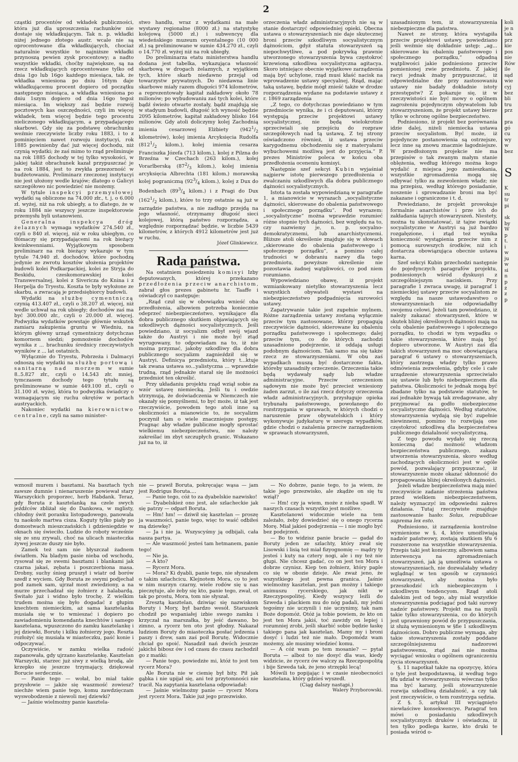2
cząstki procentów od wkładek publiczności, która już dla uproszczenia rachunków nie dostaje się wkładkującym. Tak n. p. wkładki niżej jednego złotego austr. wcale nie są oprocentowane dla wkładkujących, chociaż naturalnie wszystkie te najniższe wkładki przynoszą pewien zysk procentowy; a nadto wszystkie wkładki, choćby największe, są na rzecz wkładkujących oprocentowane tylko od dnia 1go lub 16go każdego miesiąca, tak. że wkładka wniesiona po dniu 16tym daje wkładkującemu procent dopiero od początku następnego miesiąca, a wkładka wniesiona po dniu 1szym dopiero od dnia 16go tegoż miesiąca. Im większy zaś będzie rozwój pocztowych kas oszczędności, czyli im więcej wkładek, tem więcej będzie tego procentu nieliczonego wkładkującym, a przypadającego skarbowi. Gdy się za podstawę obrachunku weźmie rzeczywiste liczby roku 1883, i to z pominięciem nawet rozwoju instytucyi, rok 1885 powinienby dać już więcej dochodu, niż czynią wydatki; że zaś mimo to rząd preliminuje na rok 1885 dochody w tej tylko wysokości, w jakiej takiż obrachunek kazał przypuszczać je na rok 1884, jest to zwykła przezorność w budżetowaniu. Preliminarz rzeczonej instytucyi nie jest ułożony wedle krajów; dlatego o Galicyi szczegółowo nic powiedzieć nie możemy.
W tytule inspekcyi przemysłowej wydatki są obliczone na 74.000 złr., t. j. o 6.000 zł. wyżej, niż na rok ubiegły, a to dlatego, że w roku 1884 nie wszyscy jeszcze inspektorowie przemysłu byli ustanowieni.
Generalna inspekcya dróg żelaznych wymaga wydatków 274.540 zł., czyli o 840 zł. więcej, niż w roku ubiegłym, co tłómaczy się przypadającemi na rok bieżący kwinkwenniami. Wyjątkowym sposobem preliminarz na rok bieżący wykazuje w tym tytule 74.940 zł. dochodów, które pochodzą jedynie ze zwrotu kosztów ułożenia projektów budowli kolei Podkarpackiej, kolei ze Stryja do Beskidu, czeskomorawskiej kolei Transwersalnej, kolei z Sivericza do Knina i z Herpelja do Tryestu. Koszta te były wyłożone ze skarbu, a zwracają je przedsiębiorcy budowli.
Wydatki na służbę cymentniczą czynią 413.407 zł., czyli o 38.207 zł. więcej, niż wedle uchwał na rok ubiegły; dochodów zaś ma być 300.000 złr., czyli o 20.000 zł. więcej. Podwyżka wydatków powstaje głównie wskutek zamiaru zakupienia gruntu w Wiedniu, na którym główny urząd cymentniczy dotychczas komornem siedzi; pomnożenie dochodów wynika z ... brachunku średnicy rzeczywistych wyników z ... lat ostatnich.
Wyłącznie do Tryestu, Pobrzeża i Dalmacyi odnoszą się wydatki na służbę portową i sanitarną nad morzem w sumie 8..5.827 złr., czyli o 14.543 złr. mniej, tymczasem dochody tego tytułu są preliminowane w sumie 449.100 zł., czyli o 31.100 zł. wyżej, która to podwyżka świadczy o wzmagającym się ruchu okrętów w portach austryackich.
Nakoniec wydatki na kierownictwo centralne, czyli na samo minister-
stwo handlu, wraz z wydatkami na małe wystawy regionalne (8000 zł.) na statystykę kolejową (5000 zł.) i subwencyę dla wiedeńskiego muzeum oryentalnego (10 000 zł.) są preliminowane w sumie 434.270 zł., czyli o 14.770 zł. wyżej niż na rok ubiegły.
Do preliminarza etatu ministerstwa handlu dodana jest tabelka, wykazująca własność skarbową w drogach żelaznych, z wyjątkiem tych, które skarb niedawno przejął od towarzystw prywatnych. Do niedawna linie skarbowe miały razem długości 974 kilometrów, a reprezentowały kapitał zakładowy około 78 milionów; po wybudowaniu zaś tych kolei, które bądź świeżo otwarte zostały, bądź znajdują się w stadyum budowli, długość ich wynosić będzie 2095 kilometrów, kapitał zakładowy blisko 164 milionów. Gdy atoli doliczymy kolej Zachodnią imienia cesarzowej Elżbiety (9421/2 kilometrów), kolej imienia Arcyksięcia Rudolfa (8121/2 kilom.), kolej imienia cesarza Franciszka Józefa (713 kilom.), kolej z Pilzna do Brzeźna w Czechach (263 kilom.), kolej Vorarlberską (872/3 kilom.), kolej imienia arcyksięcia Albrechta (181 kilom.) morawską kolej pograniczną (923/4 kilom.), kolej z Dux do Bodenbach (893/4 kilom.) i z Pragi do Dux (1621/2 kilom.), które to trzy ostatnie są już w zarządzie państwa, a nie zadługo przejdą na jego własność, otrzymamy długość sieci kolejowej, którą państwo rozporządza, a względnie rozporządzać będzie, w liczbie 5439 kilometrów, z których 4912 kilometrów jest już w ruchu.
Józef Glinkiewicz.
Rada państwa.
Na ostatniem posiedzeniu komisyi Izby deputowanych, której przekazano przedłożenia przeciw anarchistom, zabrał głos prezes gabinetu hr. Taaffe i oświadczył co następuje:
„Rząd czuł się w obowiązku wnieść oba przedłożenia, albowiem potrzeba koniecznie odeprzeć niebezpieczeństwo, wynikające dla dobra publicznego skutkiem objawiających się szkodliwych dążności socyalistycznych. Jeśli powiedziano, iż socyalizm odbył swój wjazd także do Austryi i nie może być ztąd wyrugowany, to odpowiadam na to, iż nie można przyznać, jakoby szkodliwy dla dobra publicznego socyalizm zagnieździł się w Austryi. Definicya przedmiotu, który t...ktuje tak zwana ustawa so...yalistyczna ... wprawdzie trudną, rząd jednakże starał się ile możności przedmiot ten określić.
Przy układaniu projektu rząd wziął sobie za wzór ustawę niemiecką. Jeśli tu i owdzie utrzymują, że doświadczenia w Niemczech nie okazały się pomyślnemi, to być może, iż tak jest rzeczywiście, powodem tego atoli inne są okoliczności a mianowicie to, że socyalizm poczynił tam o wiele znaczniejsze postępy. Pragnąc aby władze publiczne mogły sprostać wielkiemu niebezpieczeństwu, nie należy zakreślać im zbyt szczupłych granic. Wskazano już na to, iż
orzeczenia władz administracyjnych nie są w stanie dostarczyć odpowiedniej opieki. Obecna ustawa o stowarzyszeniach nie daje skutecznej broni przeciw szkodliwym socyalistycznym dążnościom, gdyż statuta stowarzyszeń są niepochwytliwe, a pod pokrywką prawnie utworzonego stowarzyszenia bywa częstokroć krzewioną szkodliwa socyalistyczna agitacya. Skoro istniejące obecnie wyjątkowe zarządzenia mają być uchylone, rząd musi kłaść nacisk na wprowadzenie ustawy specyalnej. Rząd, mając taką ustawę, będzie mógł znieść także w drodze rozporządzenia wydane na podstawie ustawy z r. 1869 zarządzenia
„Z tego, co dotychczas powiedziano w tym przedmiocie wynika, że i ci deputowani, którzy występują przeciw projektowi ustawy socyalistycznej, nie będą wielokrotnie sprzeciwiali się przejściu do rozpraw szczegółowych nad tą ustawą. Z tej strony oświadczono również, iż ustawa przeciw karygodnemu obchodzeniu się z materyałami wybuchowemi możliwą jest do przyjęcia.“ P. prezes Ministrów poleca w końcu oba przedłożenia oceneniu komisyi.
Następnie szef sekcyi Kubin wyjaśniał najpierw istotę pierwszego przedłożenia o zwalczaniu szkodliwych dla dobra publicznego dążności socyalistycznych.
Istota ta została wypowiedzianą w paragrafie 1, a mianowicie w wyrazach „socyalistyczne dążności, skierowane do obalenia państwowego i społecznego porządku“. Pod wyrazem: „socyalistyczne“ można wprawdzie rozumieć różne stopnie tych dążności, bez względu na to, czy nazwiemy je, n. p. socyalno-demokratycznemi, lub anarchistycznemi. Bliższe atoli określenie znajduje się w słowach „skierowane do obalenia państwowego i społecznego porządku“, a pomimo całej trudności w dobraniu nazwy dla tego przedmiotu, powyższe określenie nie pozostawia żadnej wątpliwości, co pod niem rozumiano.
Wypowiedziano obawę, iż projekt wzmiankowany nietylko stowarzyszenia lecz wszystkich obywateli wystawi na niebezpieczeństwo podpadnięcia surowości ustawy.
Zapatrywanie takie jest zupełnie mylnem. Różne zarządzenia ustawy zostaną wyłącznie przeciw tym zastosowane, którzy propagują rzeczywiście dążności, skierowane ku obaleniu porządku państwowego i społecznego; dalej przeciw tym, co do których zachodzi uzasadnione podejrzenie, iż oddają usługi podobnym dążnościom. Tak samo ma się także rzecz ze stowarzyszeniami. W obu zaś wypadkach muszą być dostarczone fakta, któreby uzasadniły orzeczenie. Orzeczenia takie będą wydawały sądy lub władze administracyjne. Przeciw orzeczeniom sądowym nie może być przecież wniesiony żaden zarzut, o ile zaś rzecz dotyczy orzeczenia władz administracyjnych, przysługuje opieka trybunału państwowego, powołanego do rozstrzygania w sprawach, w których chodzi o naruszenie praw obywatelskich i który wykonywuje judykaturę w szeregu wypadków, gdzie chodzi o zażalenia przeciw zarządzeniom w sprawach stowarzyszeń,
wznosił murem i basztami. Na basztach tych zawsze dumnie i nienaruszenie powiewał stary Warszyckich proporzec, herb Habdank. Teraz, gdy Boruta z kasztelanką na czele swych jeźdźców zbliżał się do Dankowa, w mglisty, chłodny świt poranku listopadowego, panowała tu naokoło martwa cisza. Koguty tylko piały po domostwach mieszczańskich i gdzieniegdzie w oknach się świeciło. Ludzie do roboty wcześnie się ze snu zrywali, choć na ulicach miasteczka żywej jeszcze duszy nie było.
Zamek też sam nie błyszczał żadnem światłem. Na bladym pasie nieba od wschodu, rysował się ze swemi basztami i blankami jak czarna jakaś, zębata i poszczerbiona masa. Drobny, suchy śnieg pruszył i wiatr od borów szedł z wyciem. Gdy Boruta ze swymi podjechał pod zamek sam, ujrzał most zwiedziony, a na murze przechadzał się żołnierz z halabardą. Świtało już i widno było trochę. Z wielkim trudem można się było dogadać z głupim knechtem niemieckim, aż sama kasztelanka musiała się w to wmieszać i dopiero po zawiadomieniu komendanta knechtów i samego kasztelana, wpuszczono do zamku kasztelankę i jej dziewki, Borutę i kilku żołnierzy jego. Reszta rozłożyć się musiała w miasteczku, paść konie i odpoczywać.
Oczywiście, w zamku wielka radość zapanowała, gdy ujrzano kasztelankę. Kasztelan Warszycki, starzec już siwy z wielką brodą, ale krzepko się jeszcze trzymający, dziękował Borucie serdecznie.
— Panie tego — wołał, bo miał takie przysłowie — jakże się waszmość zowiesz? niechże wiem panie tego, komu zawdzięczam wyswobodzenie z niewoli mej dziewki?
— Jaśnie wielmożny panie kasztela-
nie — prawił Boruta, pokręcając wąsa — jam jest Rodrigus Boruta....
— Panie tego, cóż to za dyabelskie nazwisko!
— Dyabelskież ono jest, ale szlacheckie jak się patrzy — odparł Boruta.
— Hm! hm! — dziwił się kasztelan — proszę ja waszmości, panie tego, więc to waść odbiłeś mą dziewkę?
— Ja i nie ja. Wszyscyśmy ją odbijali, cała nasza partya.
— Ale waszmość jesteś tam hetmanem, panie tego!
— Nie ja.
— A kto?
— Rycerz Mora.
— Mora? Ki dyabli, panie tego, nie słyszałem o takim szlachcicu. Klejnotem Mora, co to jest w nim murzyn czarny, wiele rodów się u nas pieczętuje, ale żeby się kto, panie tego, zwał, ot tak po prostu, Mora, tom nie słyszał.
Zresztą kasztelan, dziwiąc się nazwiskom Boruty i Mory, był bardzo wesół. Staruszek chodził po wspaniałej izbie swego zamku i krzyczał na marszałka, by jeść dawano, bo zimno, a rycerz ten oto jest głodny. Nakazał ludziom Boruty do miasteczka posłać jedzenia i paszy i drew, sam zaś poił Borutę. Widocznie chciał go spoić. Nasadził nań dwóch jeszcze jakichś bibosz ów i od czasu do czasu zachodził go z mańki:
— Panie tego, powiedzże mi, któż to jest ten rycerz Mora?
Ale Boruta nie w ciemię był bity. Pił jak gąbka i nie upijał się, ani też przytomności nie tracił. Na zapytania kasztelana odpowiadał:
— Jaśnie wielmożny panie — rycerz Mora jest rycerz Mora. Takie już jego przezwisko.
— No dobrze, panie tego, to ja wiem, że takie jego przezwisko, ale zkądże on się tu wziął?
— Hm! czy ja wiem, może z nieba spadł. W naszych czasach wszystko jest możliwe.
Kasztelanowi widocznie wiele na tem zależało, żeby dowiedzieć się o onego rycerza Morę. Miał jakieś podejrzenia — i nie mogło być bez podejrzeń.
— Bo to widzisz panie bracie — gadał do Boruty jeden ze szlachty, który zwał się Lisowski i lisią też miał fizyognomię — mądry ty jesteś i kuty na cztery nogi, ale i my też nie głupi. Nie chcesz gadać, co on jest ten Mora i dobrze czynisz. Kiep ten żołnierz, który paple co się w obozie dzieje. Ale zważ jeno, że wszystkiego jest pewna granica. Jaśnie wielmożny kasztelan, jest pan możny i takiego animuszu rycerskiego, jak nikt w Rzeczypospolitej. Kiedy wszyscy leźli do Szweda i plackiem mu do nóg padali, my jedni tegośmy nie uczynili i nie uczynimy, tak nam Boże dopomóż. Otóż ja tobie powiem, że kto on jest ten Mora jakiś, toć zawżdy on lepiej i rozumniej zrobi, jeśli skarbić sobie będzie łaskę takiego pana jak kasztelan. Mamy my i broni dosyć i ludzi też nie mało. Dopomódz wam możemy, ale musimy wiedzieć komu.
— A cóż wam po tem mosanie? — pytał Boruta — alboż to nie dosyć dla was, kiedy widzicie, że rycerz ów walczy za Rzeczpospolitą i bije Szweda tak, że jeno strzępki lecą!
Mówili to popijając i w czasie nieobecności kasztelana, który gdzieś wyszedł.
(Ciąg dalszy nastąpi.)
Walery Przyborowski.
uzasadnionym tem, iż stowarzyszenia niebezpieczne dla państwa.
Nawet ze strony, która wystąpiła przeciw projektowi ustawy, powiedziano jeśli weźmie się dokładnie ustęp: „ag... skierowane ku obaleniu państwowego i społecznego porządku,“ odpadną wątpliwości jakie podniesiono przeciw pomienionej zwie przedmiotu. Z jakiej racyi jednak żnaby przypuszczać, iż odpowiedzialne dze przy zastosowaniu ustawy nie badały dokładnie istoty przestępstw? Z pokazuje się, iż w rzeczywistości nie być mowy o ogólnem zagrożeniu pojedynczym obywatelom lub stowarzyszeniom, że projekt ustawy bierze tylko w ochronę ogólne bezpieczeństwo.
Podniesiono, iż projekt bez porównania idzie dalej, niżeli niemiecka ustawa przeciw socyalistom. Być może, iż pojedyncze postanowienia są ostrzejsze, lecz inne są znowu znacznie łagodniejsze. W przedłożonym projekcie nie ma przepisów o tak zwanym małym stanie oblężenia, według którego można kogo wydalić z miejsca jego zamieszkania, wszystkie zgromadzenia mogą się odbywać tylko za zezwoleniem władz; nie ma przepisu, według którego posiadanie, noszenie i sprowadzanie broni ma być zakazane i ograniczone i t. d.
Powiedziano, że projekt prowokuje formalnie anarchistów i prze ich do zakładania tajnych stowarzyszeń. Niestety, można tu skonstatować, iż tajne związki socyalistyczne w Austryi są już bardzo rozgałęzione, i ztąd też wynika konieczność wystąpienia przeciw nim z pomocą surowszych środków, niż ich dostarcza obowiązująca obecnie ustawa karna.
Szef sekcyi Kubin przechodzi następnie do pojedynczych paragrafów projektu, podniesionych wśród dyskusyi z szczególniejszym naciskiem. Przy paragrafie 1 zwraca uwagę, iż paragraf 1 niemieckiej ustawy przeciw socyalistom ze względu na nasze ustawodawstwo o stowarzyszeniach nie odpowiadałby swojemu celowi. Jeżeli tam powiedziano, iż należy zakazać stowarzyszeń, które w skutek bliżej określonych dążności mają na celu obalenie państwowego i społecznego porządku, to chodzi w tym wypadku o takie stowarzyszenia, które mają być dopiero utworzone. W Austryi zaś dla takich stowarzyszeń ma moc obowiązującą paragraf 6 ustawy o stowarzyszeniach, który zastrzega władzy tylko prawo odmówienia zezwolenia, gdyby cele i całe urządzenie stowarzyszenia sprzeciwiało się ustawie lub było niebezpiecznem dla państwa. Okoliczności te jednak mogą być zbadane tylko na podstawie statutów, te zaś jednakże bywają tak zredagowane, aby przyjmować za godło niebezpieczne socyalistyczne dążności. Według statutów, stowarzyszenia wydają się być zupełnie niewinnemi, pomimo to rozwijają one częstokroć szkodliwą dla bezpieczeństwa publicznego działalność socyalistyczną.
Z tego powodu wydało się rzeczą konieczną dać możność władzom bezpieczeństwa publicznego, zakazu utworzenia stowarzyszenia, skoro według zachodzących okoliczności jest w ogóle powód, pozwalający przypuszczać, iż stowarzyszenie może okazać skłonność do propagowania bliżej określonych dążności.
Jeżeli władze bezpieczeństwa mają mieć rzeczywiście zadanie strzeżenia państwa przed wielkiem niebezpieczeństwem, należy wyznaczyć im odpowiedni zakres działania. Tutaj rzeczywiste znajduje zastosowanie hasło: Solus, reipublicae suprema lex esto.
Podniesiono, iż zarządzenia kontrolne wymienione w §. 4, które umożliwiają nadzór państwowy, zostają skutkiem §fu 6 rozszerzone na wszystkie stowarzyszenia. Przepis taki jest konieczny, albowiem sama interwencya na zgromadzeniach stowarzyszeń, jak ją umożliwia ustawa o stowarzyszeniach, nie dozwalałaby władzy wglądnąć w ten sposób w czynności stowarzyszeń, aby można było przeszkodzić ich niebezpiecznym i szkodliwym tendencyom. Rząd atoli dalekim jest od tego, aby miał wszystkie stowarzyszenia podciągać pod taki surowy nadzór państwowy. Projekt ma na myśli takie tylko stowarzyszenia, co do których jest uprawniony powód do przypuszczania, iż służą wymienionym w §fie 1 szkodliwym dążnościom. Dobro publiczne wymaga, aby takie stowarzyszenia zostały poddane szczególniejszemu nadzorowi państwowemu, ztąd zaś nie można wyciągać wniosku o ogólnem ograniczeniu życia stowarzyszeń.
§. 11 napotkał także na opozycyę, która o tyle jest bezpodstawną, iż według tego §fu udział w stowarzyszeniu wówczas tylko ma być karany, jeśli stowarzyszenie rozwija szkodliwą działalność, a czy tak jest rzeczywiście, o tem rozstrzyga sędzia.
Z §. 5, artykuł III wyciągnięto niewłaściwe konsekwencye. Paragraf ten mówi o posiadaniu szkodliwych socyalistycznych druków i oświadcza, iż ten tylko podlega karze, kto druki te posiada wśród o-
koli
je n
tak
prz
kie
pos
nie
Rów
ile
sąd
wie
cyj
bez
bli
tru
prz
pra
gó
cu
wy
w
bez
S
K
su
tr
pi
sk
by
W
p
t.
i
w
ju
w
si
n
p
ż
z
p